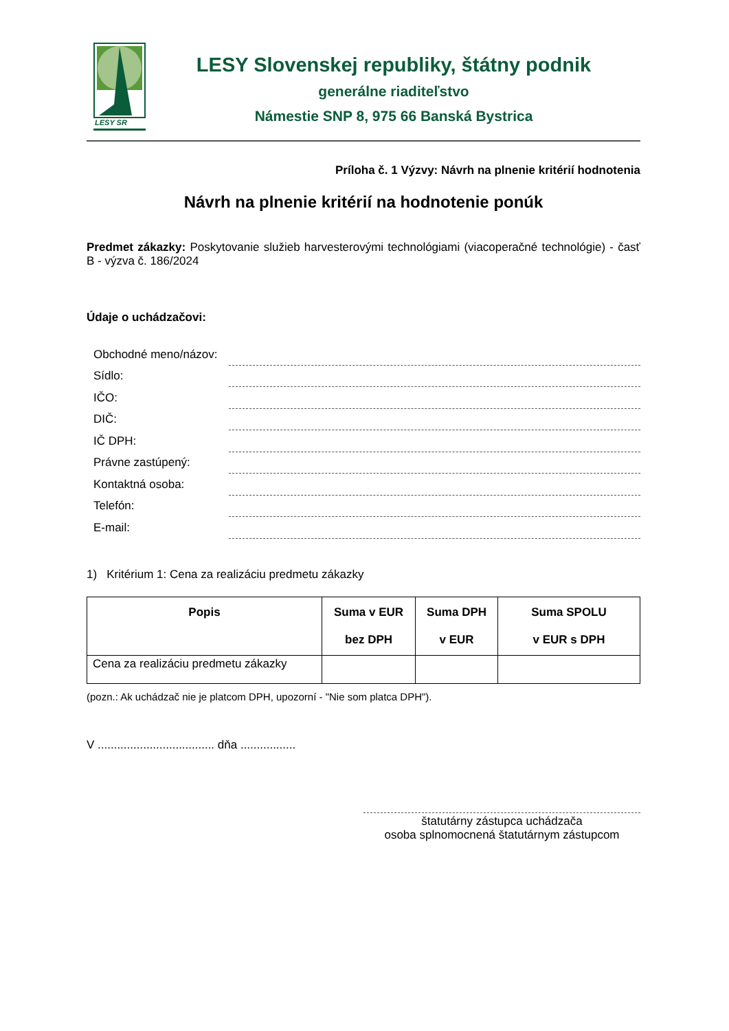LESY SR
LESY Slovenskej republiky, štátny podnik
generálne riaditeľstvo
Námestie SNP 8, 975 66 Banská Bystrica
Príloha č. 1 Výzvy: Návrh na plnenie kritérií hodnotenia
Návrh na plnenie kritérií na hodnotenie ponúk
Predmet zákazky: Poskytovanie služieb harvesterovými technológiami (viacoperačné technológie) - časť B - výzva č. 186/2024
Údaje o uchádzačovi:
Obchodné meno/názov:
Sídlo:
IČO:
DIČ:
IČ DPH:
Právne zastúpený:
Kontaktná osoba:
Telefón:
E-mail:
1) Kritérium 1: Cena za realizáciu predmetu zákazky
| Popis | Suma v EUR bez DPH | Suma DPH v EUR | Suma SPOLU v EUR s DPH |
| --- | --- | --- | --- |
| Cena za realizáciu predmetu zákazky | | | |
(pozn.: Ak uchádzač nie je platcom DPH, upozorní - "Nie som platca DPH").
V .................................... dňa .................
štatutárny zástupca uchádzača
osoba splnomocnená štatutárnym zástupcom